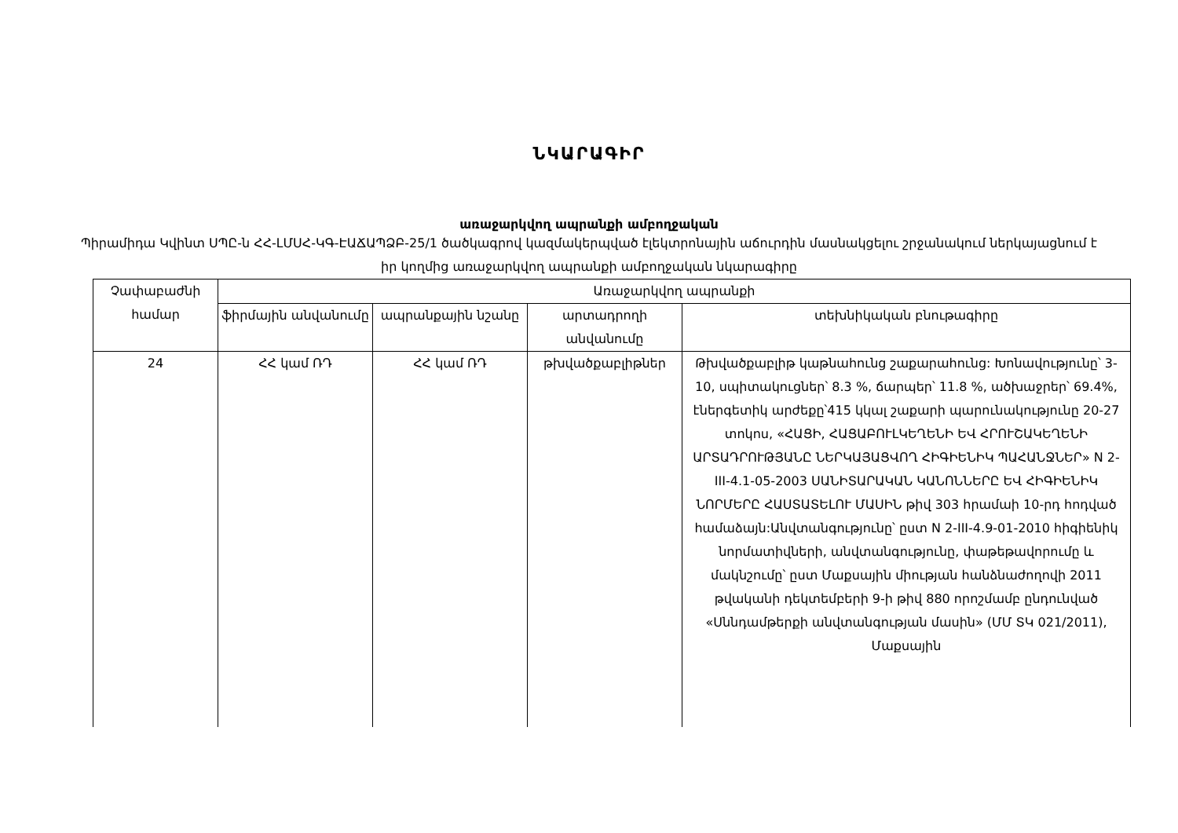ՆԿԱՐԱԳԻՐ
առաջարկվող ապրանքի ամբողջական
Պիրամիդա Կվինտ ՍՊԸ-ն ՀՀ-ԼՄՍՀ-ԿԳ-ԷԱՃԱՊՁԲ-25/1 ծածկագրով կազմակերպված էլեկտրոնային աճուրդին մասնակցելու շրջանակում ներկայացնում է իր կողմից առաջարկվող ապրանքի ամբողջական նկարագիրը
| Չափաբաժնի համար | Առաջարկվող ապրանքի | | | |
| --- | --- | --- | --- | --- |
| | ֆիրմային անվանումը | ապրանքային նշանը | արտադրողի անվանումը | տեխնիկական բնութագիրը |
| 24 | ՀՀ կամ ՌԴ | ՀՀ կամ ՌԴ | թխվածքաբլիթներ | Թխվածքաբլիթ կաթնաhունց շաքարաhունց: Խոնավությունը՝ 3-10, սպիտակուցներ՝ 8.3 %, ճարպեր՝ 11.8 %, ածխաջրեր՝ 69.4%, էներգետիկ արժեքը՝415 կկալ շաքարի պարունակությունը 20-27 տոկոս, «ՀԱՑԻ, ՀԱՑԱԲՈՒԼԿԵՂԵՆԻ ԵՎ ՀՐՈՒՇԱԿԵՂԵՆԻ ԱՐՏԱԴՐՈՒԹՅԱՆԸ ՆԵՐԿԱՅԱՑՎՈՂ ՀԻԳԻԵՆԻԿ ՊԱՀԱՆՋՆԵՐ» N 2-III-4.1-05-2003 ՍԱՆԻՏԱՐԱԿԱՆ ԿԱՆՈՆՆԵՐԸ ԵՎ ՀԻԳԻԵՆԻԿ ՆՈՐՄԵՐԸ ՀԱՍՏԱՏԵԼՈՒ ՄԱՍԻՆ թիվ 303 հրամաի 10-րդ հոդված համաձայն:Անվտանգությունը՝ ըստ N 2-III-4.9-01-2010 հիգիենիկ նորմատիվների, անվտանգությունը, փաթեթավորումը և մակնշումը՝ ըստ Մաքսային միության հանձնաժողովի 2011 թվականի դեկտեմբերի 9-ի թիվ 880 որոշմամբ ընդունված «Սննդամթերքի անվտանգության մասին» (ՄՄ ՏԿ 021/2011), Մաքսային |